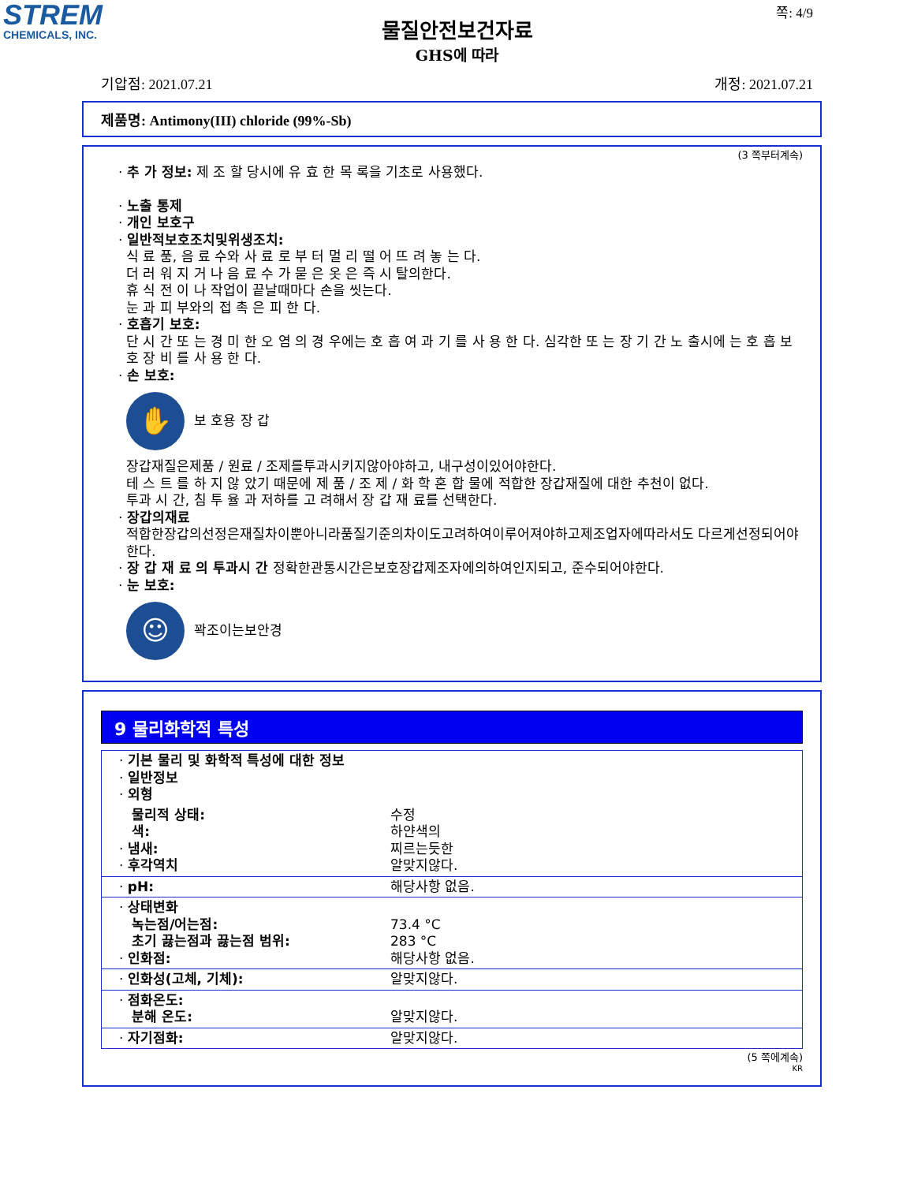STREM
CHEMICALS, INC.
쪽: 4/9
물질안전보건자료
GHS에 따라
기압점: 2021.07.21 개정: 2021.07.21
제품명: Antimony(III) chloride (99%-Sb)
(3 쪽부터계속)
· 추 가 정보: 제 조 할 당시에 유 효 한 목 록을 기초로 사용했다.
· 노출 통제
· 개인 보호구
· 일반적보호조치및위생조치:
식 료 품, 음 료 수와 사 료 로 부 터 멀 리 떨 어 뜨 려 놓 는 다.
더 러 워 지 거 나 음 료 수 가 묻 은 옷 은 즉 시 탈의한다.
휴 식 전 이 나 작업이 끝날때마다 손을 씻는다.
눈 과 피 부와의 접 촉 은 피 한 다.
· 호흡기 보호:
단 시 간 또 는 경 미 한 오 염 의 경 우에는 호 흡 여 과 기 를 사 용 한 다. 심각한 또 는 장 기 간 노 출시에 는 호 흡 보 호 장 비 를 사 용 한 다.
· 손 보호:
✋
보 호용 장 갑
장갑재질은제품 / 원료 / 조제를투과시키지않아야하고, 내구성이있어야한다.
테 스 트 를 하 지 않 았기 때문에 제 품 / 조 제 / 화 학 혼 합 물에 적합한 장갑재질에 대한 추천이 없다.
투과 시 간, 침 투 율 과 저하를 고 려해서 장 갑 재 료를 선택한다.
· 장갑의재료
적합한장갑의선정은재질차이뿐아니라품질기준의차이도고려하여이루어져야하고제조업자에따라서도 다르게선정되어야한다.
· 장 갑 재 료 의 투과시 간 정확한관통시간은보호장갑제조자에의하여인지되고, 준수되어야한다.
· 눈 보호:
☺
꽉조이는보안경
9 물리화학적 특성
| · 기본 물리 및 화학적 특성에 대한 정보 · 일반정보 · 외형 | |
| 물리적 상태: 색: · 냄새: · 후각역치 | 수정 하얀색의 찌르는듯한 알맞지않다. |
| · pH: | 해당사항 없음. |
| · 상태변화 녹는점/어는점: 초기 끓는점과 끓는점 범위: · 인화점: | 73.4 °C 283 °C 해당사항 없음. |
| · 인화성(고체, 기체): | 알맞지않다. |
| · 점화온도: 분해 온도: | 알맞지않다. |
| · 자기점화: | 알맞지않다. |
(5 쪽에계속)
KR